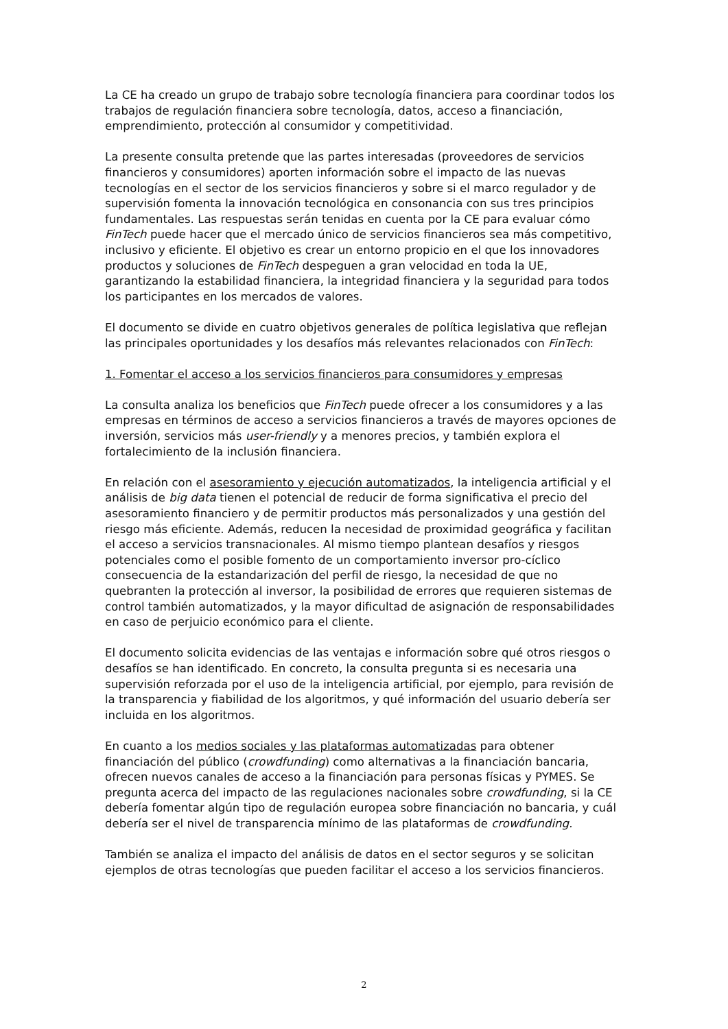La CE ha creado un grupo de trabajo sobre tecnología financiera para coordinar todos los trabajos de regulación financiera sobre tecnología, datos, acceso a financiación, emprendimiento, protección al consumidor y competitividad.
La presente consulta pretende que las partes interesadas (proveedores de servicios financieros y consumidores) aporten información sobre el impacto de las nuevas tecnologías en el sector de los servicios financieros y sobre si el marco regulador y de supervisión fomenta la innovación tecnológica en consonancia con sus tres principios fundamentales. Las respuestas serán tenidas en cuenta por la CE para evaluar cómo FinTech puede hacer que el mercado único de servicios financieros sea más competitivo, inclusivo y eficiente. El objetivo es crear un entorno propicio en el que los innovadores productos y soluciones de FinTech despeguen a gran velocidad en toda la UE, garantizando la estabilidad financiera, la integridad financiera y la seguridad para todos los participantes en los mercados de valores.
El documento se divide en cuatro objetivos generales de política legislativa que reflejan las principales oportunidades y los desafíos más relevantes relacionados con FinTech:
1. Fomentar el acceso a los servicios financieros para consumidores y empresas
La consulta analiza los beneficios que FinTech puede ofrecer a los consumidores y a las empresas en términos de acceso a servicios financieros a través de mayores opciones de inversión, servicios más user-friendly y a menores precios, y también explora el fortalecimiento de la inclusión financiera.
En relación con el asesoramiento y ejecución automatizados, la inteligencia artificial y el análisis de big data tienen el potencial de reducir de forma significativa el precio del asesoramiento financiero y de permitir productos más personalizados y una gestión del riesgo más eficiente. Además, reducen la necesidad de proximidad geográfica y facilitan el acceso a servicios transnacionales. Al mismo tiempo plantean desafíos y riesgos potenciales como el posible fomento de un comportamiento inversor pro-cíclico consecuencia de la estandarización del perfil de riesgo, la necesidad de que no quebranten la protección al inversor, la posibilidad de errores que requieren sistemas de control también automatizados, y la mayor dificultad de asignación de responsabilidades en caso de perjuicio económico para el cliente.
El documento solicita evidencias de las ventajas e información sobre qué otros riesgos o desafíos se han identificado. En concreto, la consulta pregunta si es necesaria una supervisión reforzada por el uso de la inteligencia artificial, por ejemplo, para revisión de la transparencia y fiabilidad de los algoritmos, y qué información del usuario debería ser incluida en los algoritmos.
En cuanto a los medios sociales y las plataformas automatizadas para obtener financiación del público (crowdfunding) como alternativas a la financiación bancaria, ofrecen nuevos canales de acceso a la financiación para personas físicas y PYMES. Se pregunta acerca del impacto de las regulaciones nacionales sobre crowdfunding, si la CE debería fomentar algún tipo de regulación europea sobre financiación no bancaria, y cuál debería ser el nivel de transparencia mínimo de las plataformas de crowdfunding.
También se analiza el impacto del análisis de datos en el sector seguros y se solicitan ejemplos de otras tecnologías que pueden facilitar el acceso a los servicios financieros.
2